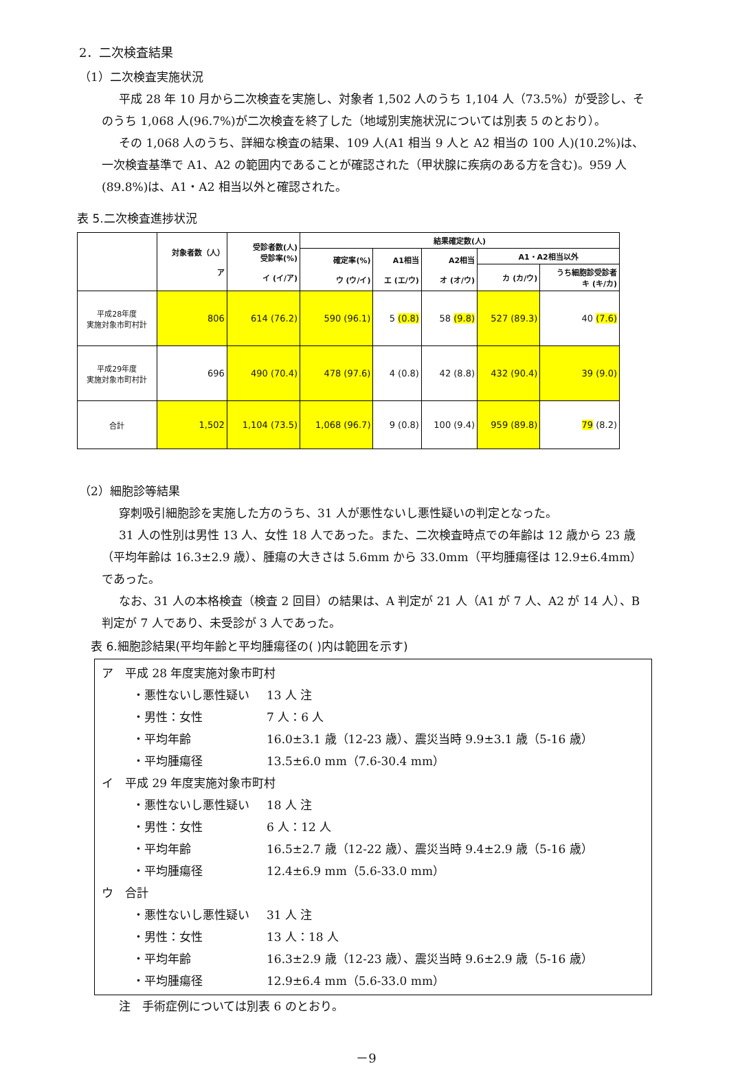2．二次検査結果
（1）二次検査実施状況
平成 28 年 10 月から二次検査を実施し、対象者 1,502 人のうち 1,104 人（73.5%）が受診し、そのうち 1,068 人(96.7%)が二次検査を終了した（地域別実施状況については別表 5 のとおり）。
その 1,068 人のうち、詳細な検査の結果、109 人(A1 相当 9 人と A2 相当の 100 人)(10.2%)は、一次検査基準で A1、A2 の範囲内であることが確認された（甲状腺に疾病のある方を含む)。959 人(89.8%)は、A1・A2 相当以外と確認された。
表 5.二次検査進捗状況
| | 対象者数（人） ア | 受診者数(人) 受診率(%) イ (イ/ア) | 結果確定数(人) | | | | |
| --- | --- | --- | --- | --- | --- | --- | --- |
| | | | 確定率(%) ウ (ウ/イ) | A1相当 エ (エ/ウ) | A2相当 オ (オ/ウ) | A1・A2相当以外 | |
| | | | | | | カ (カ/ウ) | うち細胞診受診者 キ (キ/カ) |
| 平成28年度 実施対象市町村計 | 806 | 614 (76.2) | 590 (96.1) | 5 (0.8) | 58 (9.8) | 527 (89.3) | 40 (7.6) |
| 平成29年度 実施対象市町村計 | 696 | 490 (70.4) | 478 (97.6) | 4 (0.8) | 42 (8.8) | 432 (90.4) | 39 (9.0) |
| 合計 | 1,502 | 1,104 (73.5) | 1,068 (96.7) | 9 (0.8) | 100 (9.4) | 959 (89.8) | 79 (8.2) |
（2）細胞診等結果
穿刺吸引細胞診を実施した方のうち、31 人が悪性ないし悪性疑いの判定となった。
31 人の性別は男性 13 人、女性 18 人であった。また、二次検査時点での年齢は 12 歳から 23 歳（平均年齢は 16.3±2.9 歳）、腫瘍の大きさは 5.6mm から 33.0mm（平均腫瘍径は 12.9±6.4mm）であった。
なお、31 人の本格検査（検査 2 回目）の結果は、A 判定が 21 人（A1 が 7 人、A2 が 14 人）、B 判定が 7 人であり、未受診が 3 人であった。
表 6.細胞診結果(平均年齢と平均腫瘍径の( )内は範囲を示す)
ア　平成 28 年度実施対象市町村
・悪性ないし悪性疑い 13 人 注
・男性：女性 7 人：6 人
・平均年齢 16.0±3.1 歳（12-23 歳）、震災当時 9.9±3.1 歳（5-16 歳）
・平均腫瘍径 13.5±6.0 mm（7.6-30.4 mm）
イ　平成 29 年度実施対象市町村
・悪性ないし悪性疑い 18 人 注
・男性：女性 6 人：12 人
・平均年齢 16.5±2.7 歳（12-22 歳）、震災当時 9.4±2.9 歳（5-16 歳）
・平均腫瘍径 12.4±6.9 mm（5.6-33.0 mm）
ウ　合計
・悪性ないし悪性疑い 31 人 注
・男性：女性 13 人：18 人
・平均年齢 16.3±2.9 歳（12-23 歳）、震災当時 9.6±2.9 歳（5-16 歳）
・平均腫瘍径 12.9±6.4 mm（5.6-33.0 mm）
注　手術症例については別表 6 のとおり。
－9